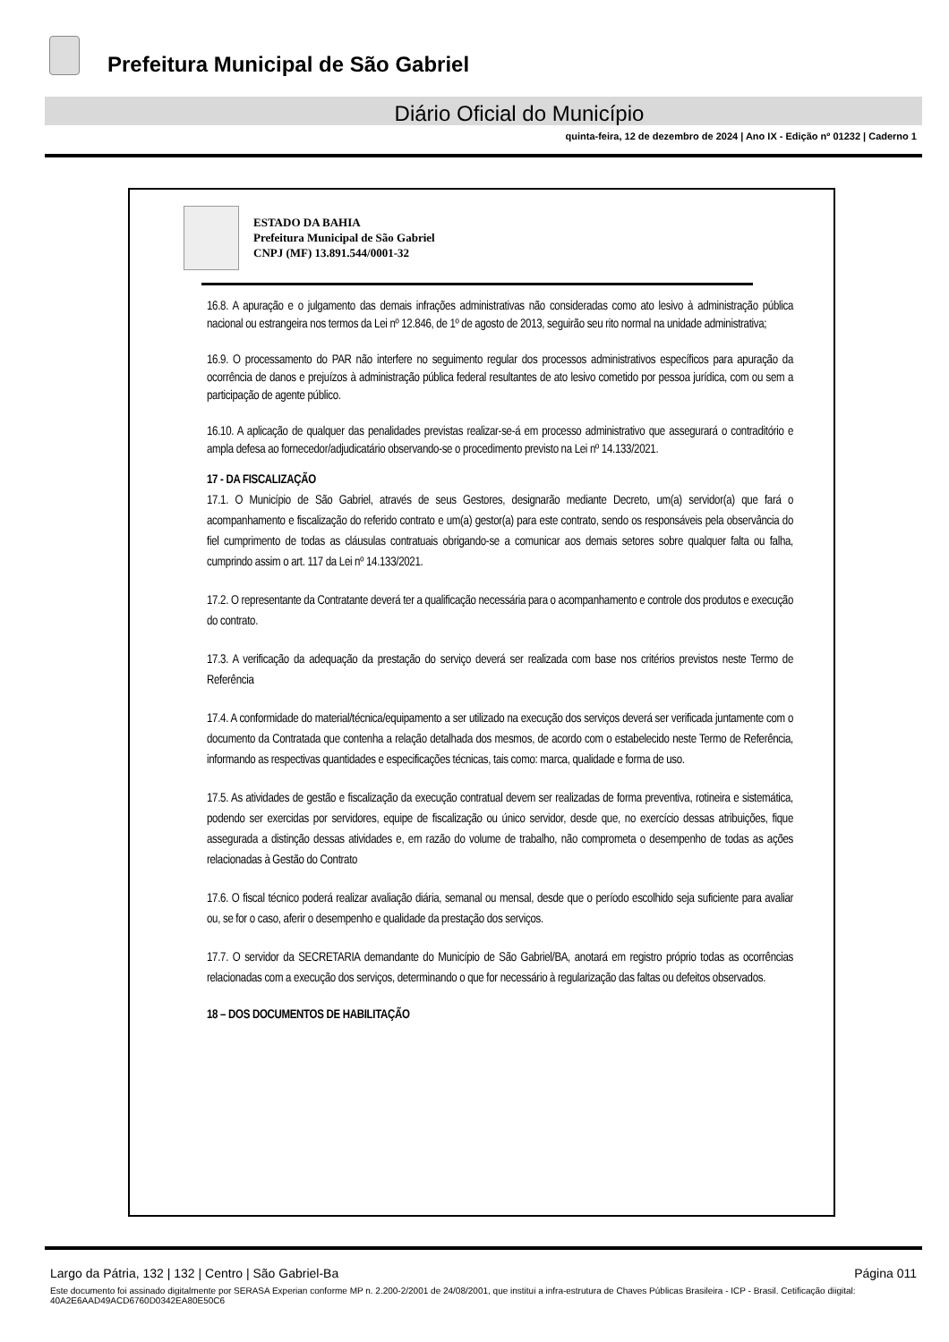Prefeitura Municipal de São Gabriel
Diário Oficial do Município
quinta-feira, 12 de dezembro de 2024 | Ano IX - Edição nº 01232 | Caderno 1
ESTADO DA BAHIA
Prefeitura Municipal de São Gabriel
CNPJ (MF) 13.891.544/0001-32
16.8. A apuração e o julgamento das demais infrações administrativas não consideradas como ato lesivo à administração pública nacional ou estrangeira nos termos da Lei nº 12.846, de 1º de agosto de 2013, seguirão seu rito normal na unidade administrativa;
16.9. O processamento do PAR não interfere no seguimento regular dos processos administrativos específicos para apuração da ocorrência de danos e prejuízos à administração pública federal resultantes de ato lesivo cometido por pessoa jurídica, com ou sem a participação de agente público.
16.10. A aplicação de qualquer das penalidades previstas realizar-se-á em processo administrativo que assegurará o contraditório e ampla defesa ao fornecedor/adjudicatário observando-se o procedimento previsto na Lei nº 14.133/2021.
17 - DA FISCALIZAÇÃO
17.1. O Município de São Gabriel, através de seus Gestores, designarão mediante Decreto, um(a) servidor(a) que fará o acompanhamento e fiscalização do referido contrato e um(a) gestor(a) para este contrato, sendo os responsáveis pela observância do fiel cumprimento de todas as cláusulas contratuais obrigando-se a comunicar aos demais setores sobre qualquer falta ou falha, cumprindo assim o art. 117 da Lei nº 14.133/2021.
17.2. O representante da Contratante deverá ter a qualificação necessária para o acompanhamento e controle dos produtos e execução do contrato.
17.3. A verificação da adequação da prestação do serviço deverá ser realizada com base nos critérios previstos neste Termo de Referência
17.4. A conformidade do material/técnica/equipamento a ser utilizado na execução dos serviços deverá ser verificada juntamente com o documento da Contratada que contenha a relação detalhada dos mesmos, de acordo com o estabelecido neste Termo de Referência, informando as respectivas quantidades e especificações técnicas, tais como: marca, qualidade e forma de uso.
17.5. As atividades de gestão e fiscalização da execução contratual devem ser realizadas de forma preventiva, rotineira e sistemática, podendo ser exercidas por servidores, equipe de fiscalização ou único servidor, desde que, no exercício dessas atribuições, fique assegurada a distinção dessas atividades e, em razão do volume de trabalho, não comprometa o desempenho de todas as ações relacionadas à Gestão do Contrato
17.6. O fiscal técnico poderá realizar avaliação diária, semanal ou mensal, desde que o período escolhido seja suficiente para avaliar ou, se for o caso, aferir o desempenho e qualidade da prestação dos serviços.
17.7. O servidor da SECRETARIA demandante do Município de São Gabriel/BA, anotará em registro próprio todas as ocorrências relacionadas com a execução dos serviços, determinando o que for necessário à regularização das faltas ou defeitos observados.
18 – DOS DOCUMENTOS DE HABILITAÇÃO
Largo da Pátria, 132 | 132 | Centro | São Gabriel-Ba Página 011
Este documento foi assinado digitalmente por SERASA Experian conforme MP n. 2.200-2/2001 de 24/08/2001, que institui a infra-estrutura de Chaves Públicas Brasileira - ICP - Brasil. Cetificação diigital: 40A2E6AAD49ACD6760D0342EA80E50C6